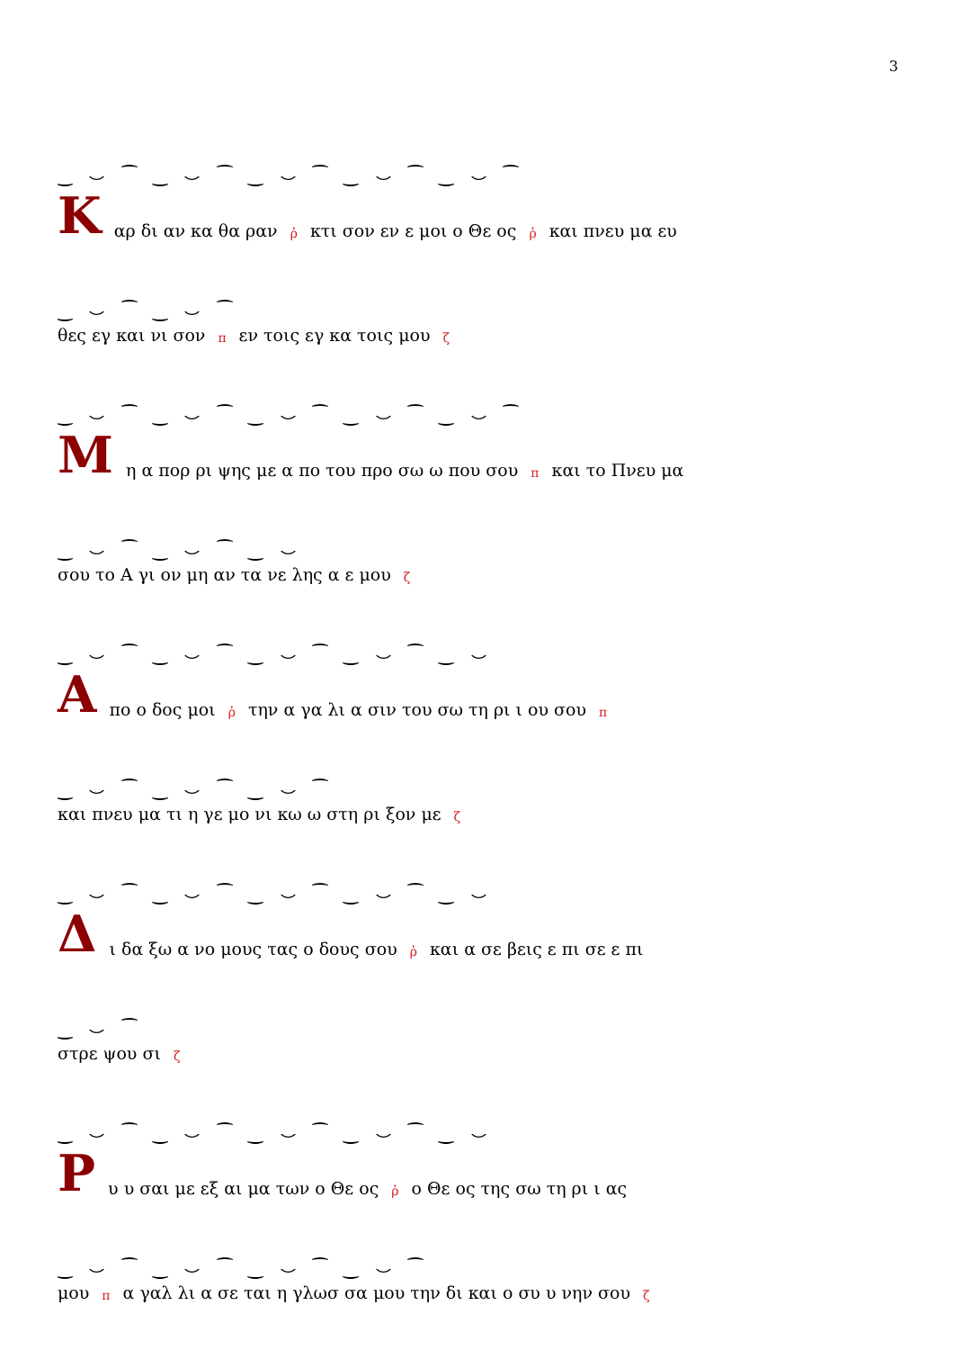3
‿ ⌣ ⁀ ‿ ⌣ ⁀ ‿ ⌣ ⁀ ‿ ⌣ ⁀ ‿ ⌣ ⁀
Καρ δι αν κα θα ραν ῤ κτι σον εν ε μοι ο Θε ος ῤ και πνευ μα ευ
‿ ⌣ ⁀ ‿ ⌣ ⁀
θες εγ και νι σον π εν τοις εγ κα τοις μου ζ
‿ ⌣ ⁀ ‿ ⌣ ⁀ ‿ ⌣ ⁀ ‿ ⌣ ⁀ ‿ ⌣ ⁀
Μη α πορ ρι ψης με α πο του προ σω ω που σου π και το Πνευ μα
‿ ⌣ ⁀ ‿ ⌣ ⁀ ‿ ⌣
σου το Α γι ον μη αν τα νε λης α ε μου ζ
‿ ⌣ ⁀ ‿ ⌣ ⁀ ‿ ⌣ ⁀ ‿ ⌣ ⁀ ‿ ⌣
Απο ο δος μοι ῤ την α γα λι α σιν του σω τη ρι ι ου σου π
‿ ⌣ ⁀ ‿ ⌣ ⁀ ‿ ⌣ ⁀
και πνευ μα τι η γε μο νι κω ω στη ρι ξον με ζ
‿ ⌣ ⁀ ‿ ⌣ ⁀ ‿ ⌣ ⁀ ‿ ⌣ ⁀ ‿ ⌣
Δι δα ξω α νο μους τας ο δους σου ῤ και α σε βεις ε πι σε ε πι
‿ ⌣ ⁀
στρε ψου σι ζ
‿ ⌣ ⁀ ‿ ⌣ ⁀ ‿ ⌣ ⁀ ‿ ⌣ ⁀ ‿ ⌣
Ρυ υ σαι με εξ αι μα των ο Θε ος ῤ ο Θε ος της σω τη ρι ι ας
‿ ⌣ ⁀ ‿ ⌣ ⁀ ‿ ⌣ ⁀ ‿ ⌣ ⁀
μου π α γαλ λι α σε ται η γλωσ σα μου την δι και ο συ υ νην σου ζ